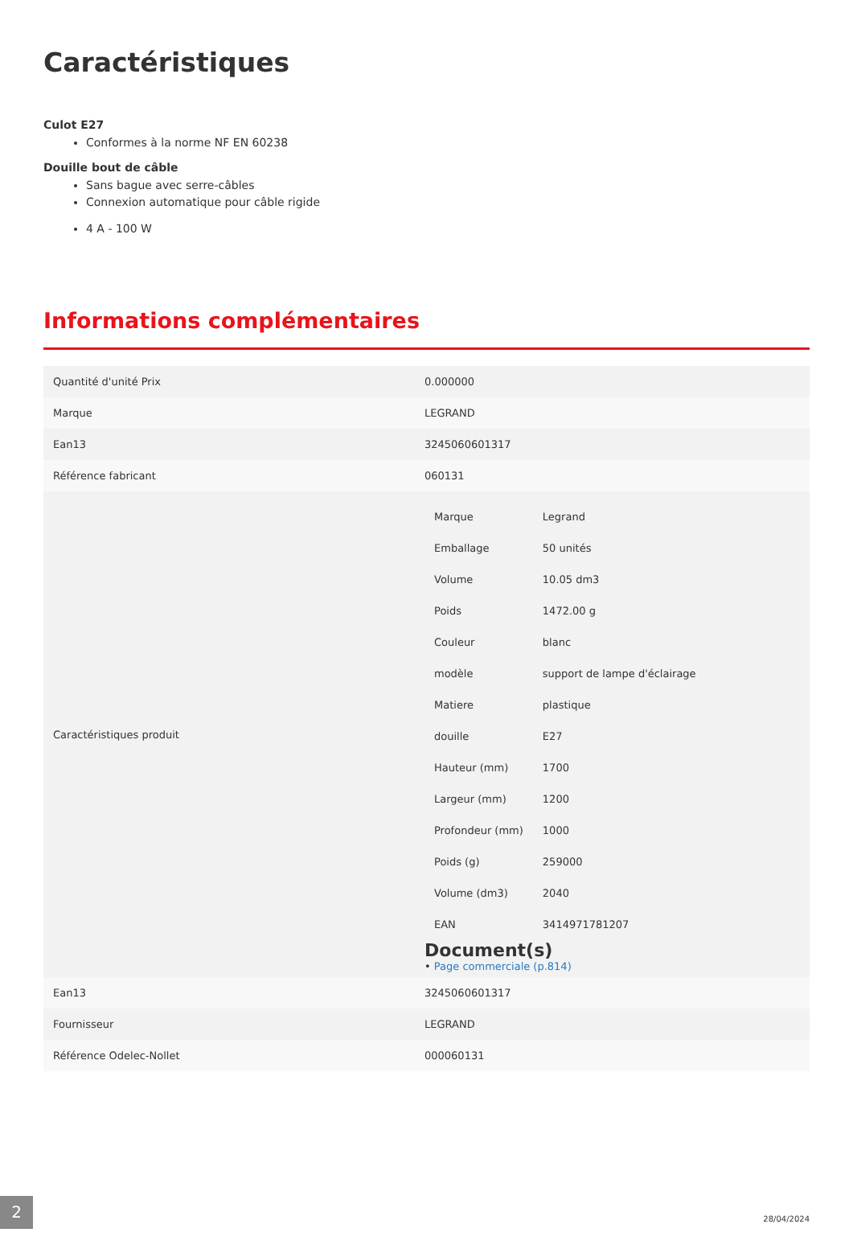Caractéristiques
Culot E27
Conformes à la norme NF EN 60238
Douille bout de câble
Sans bague avec serre-câbles
Connexion automatique pour câble rigide
4 A - 100 W
Informations complémentaires
| Quantité d'unité Prix | 0.000000 |
| Marque | LEGRAND |
| Ean13 | 3245060601317 |
| Référence fabricant | 060131 |
| Caractéristiques produit | / Marque / Legrand / / Emballage / 50 unités / / Volume / 10.05 dm3 / / Poids / 1472.00 g / / Couleur / blanc / / modèle / support de lampe d'éclairage / / Matiere / plastique / / douille / E27 / / Hauteur (mm) / 1700 / / Largeur (mm) / 1200 / / Profondeur (mm) / 1000 / / Poids (g) / 259000 / / Volume (dm3) / 2040 / / EAN / 3414971781207 / Document(s) • Page commerciale (p.814) |
| Ean13 | 3245060601317 |
| Fournisseur | LEGRAND |
| Référence Odelec-Nollet | 000060131 |
2
28/04/2024